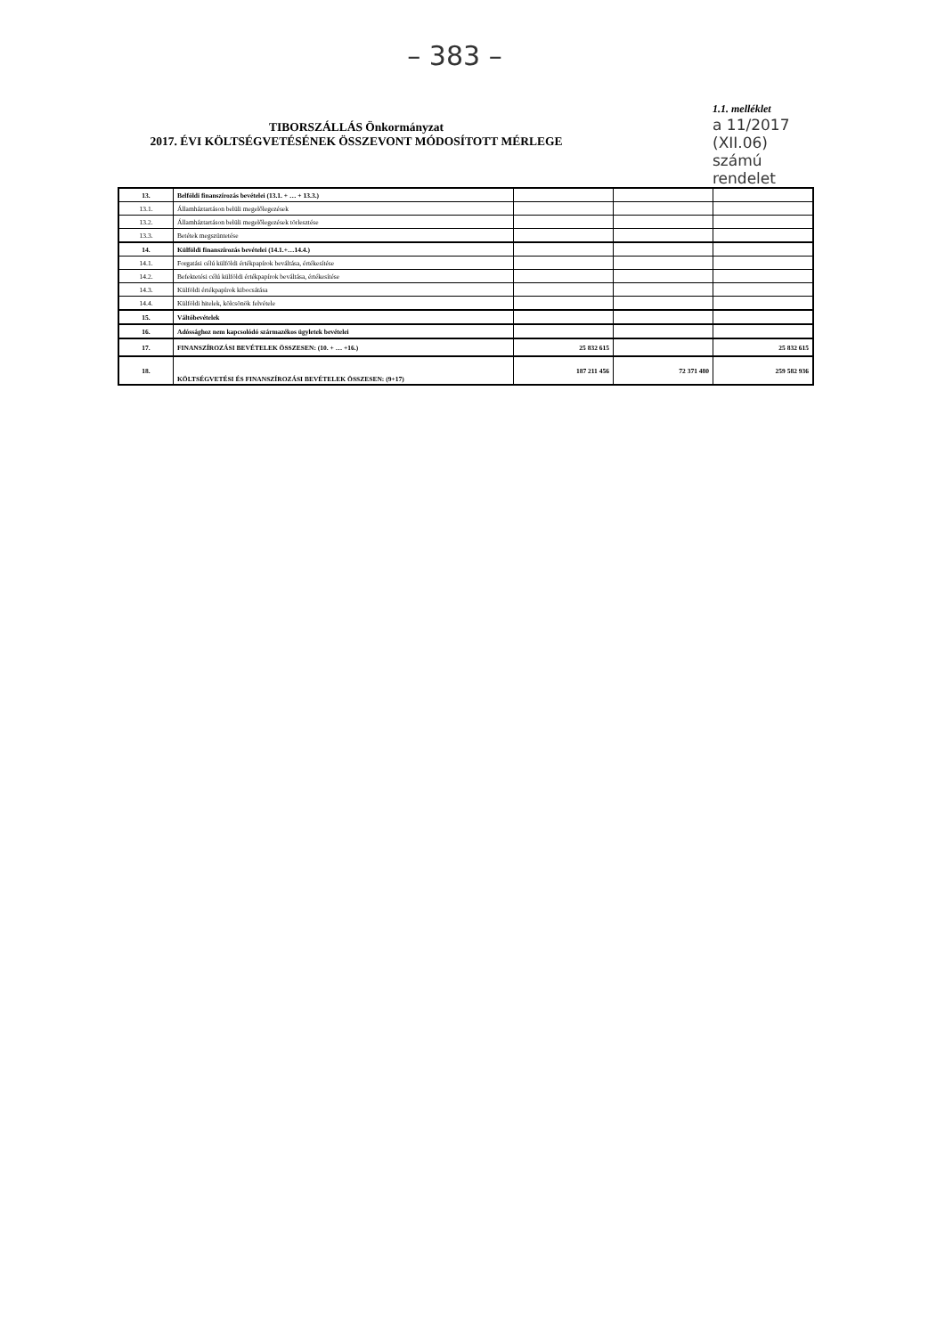– 383 –
TIBORSZÁLLÁS Önkormányzat
2017. ÉVI KÖLTSÉGVETÉSÉNEK ÖSSZEVONT MÓDOSÍTOTT MÉRLEGE
1.1. melléklet
a 11/2017
(XII.06)
számú
rendelet
| 13. | Belföldi finanszírozás bevételei (13.1. + … + 13.3.) | | | |
| 13.1. | Államháztartáson belüli megelőlegezések | | | |
| 13.2. | Államháztartáson belüli megelőlegezések törlesztése | | | |
| 13.3. | Betétek megszüntetése | | | |
| 14. | Külföldi finanszírozás bevételei (14.1.+…14.4.) | | | |
| 14.1. | Forgatási célú külföldi értékpapírok beváltása, értékesítése | | | |
| 14.2. | Befektetési célú külföldi értékpapírok beváltása, értékesítése | | | |
| 14.3. | Külföldi értékpapírok kibocsátása | | | |
| 14.4. | Külföldi hitelek, kölcsönök felvétele | | | |
| 15. | Váltóbevételek | | | |
| 16. | Adóssághoz nem kapcsolódó származékos ügyletek bevételei | | | |
| 17. | FINANSZÍROZÁSI BEVÉTELEK ÖSSZESEN: (10. + … +16.) | 25 832 615 | | 25 832 615 |
| 18. | KÖLTSÉGVETÉSI ÉS FINANSZÍROZÁSI BEVÉTELEK ÖSSZESEN: (9+17) | 187 211 456 | 72 371 480 | 259 582 936 |